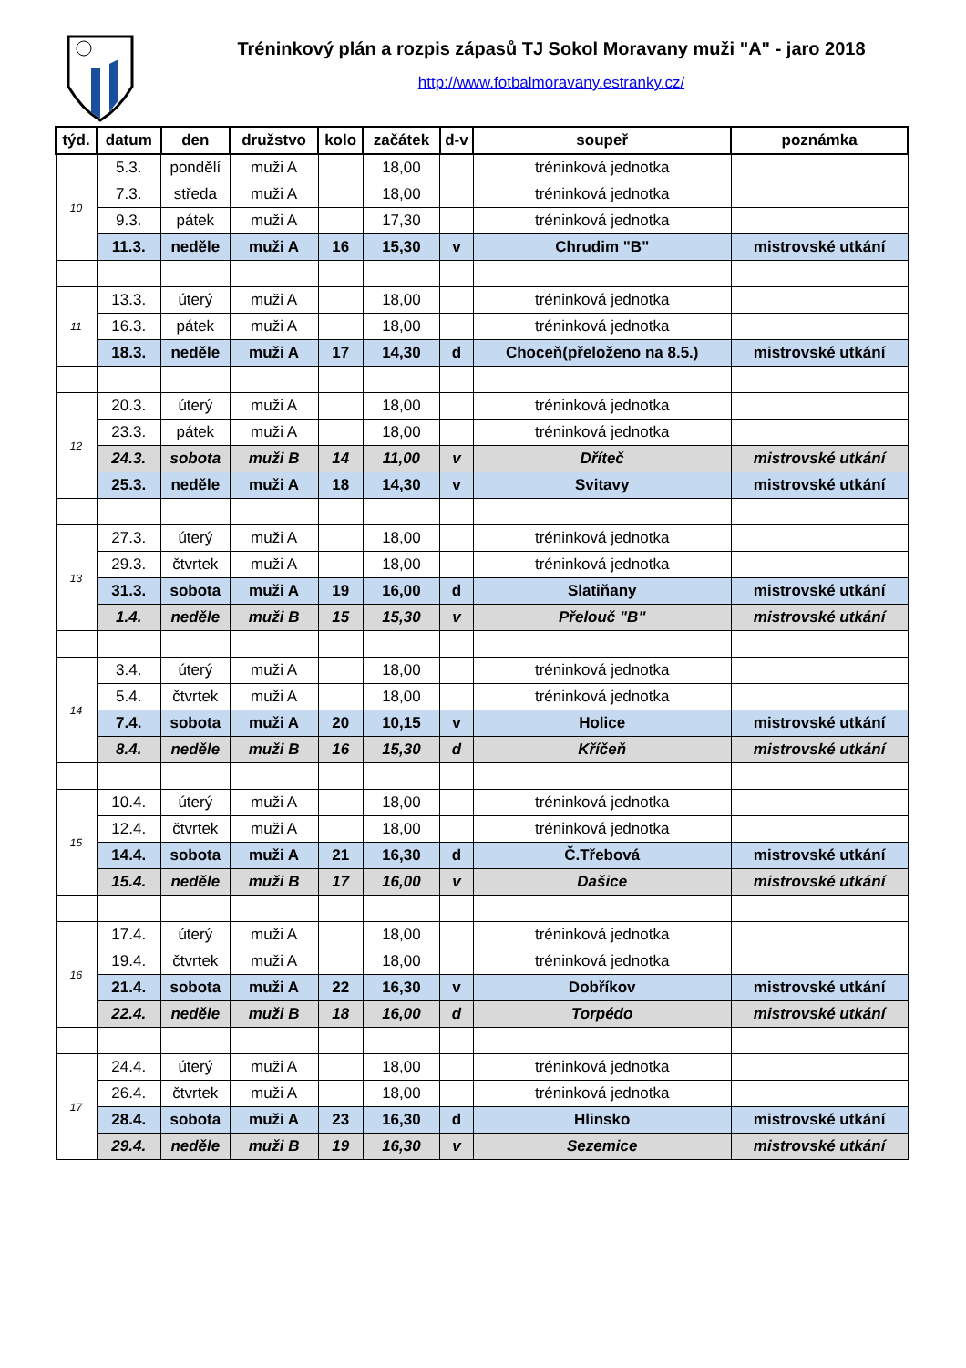Tréninkový plán a rozpis zápasů TJ Sokol Moravany muži "A" - jaro 2018
http://www.fotbalmoravany.estranky.cz/
| týd. | datum | den | družstvo | kolo | začátek | d-v | soupeř | poznámka |
| --- | --- | --- | --- | --- | --- | --- | --- | --- |
| 10 | 5.3. | pondělí | muži A | | 18,00 | | tréninková jednotka | |
| | 7.3. | středa | muži A | | 18,00 | | tréninková jednotka | |
| | 9.3. | pátek | muži A | | 17,30 | | tréninková jednotka | |
| | 11.3. | neděle | muži A | 16 | 15,30 | v | Chrudim "B" | mistrovské utkání |
| 11 | 13.3. | úterý | muži A | | 18,00 | | tréninková jednotka | |
| | 16.3. | pátek | muži A | | 18,00 | | tréninková jednotka | |
| | 18.3. | neděle | muži A | 17 | 14,30 | d | Choceň(přeloženo na 8.5.) | mistrovské utkání |
| 12 | 20.3. | úterý | muži A | | 18,00 | | tréninková jednotka | |
| | 23.3. | pátek | muži A | | 18,00 | | tréninková jednotka | |
| | 24.3. | sobota | muži B | 14 | 11,00 | v | Dříteč | mistrovské utkání |
| | 25.3. | neděle | muži A | 18 | 14,30 | v | Svitavy | mistrovské utkání |
| 13 | 27.3. | úterý | muži A | | 18,00 | | tréninková jednotka | |
| | 29.3. | čtvrtek | muži A | | 18,00 | | tréninková jednotka | |
| | 31.3. | sobota | muži A | 19 | 16,00 | d | Slatiňany | mistrovské utkání |
| | 1.4. | neděle | muži B | 15 | 15,30 | v | Přelouč "B" | mistrovské utkání |
| 14 | 3.4. | úterý | muži A | | 18,00 | | tréninková jednotka | |
| | 5.4. | čtvrtek | muži A | | 18,00 | | tréninková jednotka | |
| | 7.4. | sobota | muži A | 20 | 10,15 | v | Holice | mistrovské utkání |
| | 8.4. | neděle | muži B | 16 | 15,30 | d | Kříčeň | mistrovské utkání |
| 15 | 10.4. | úterý | muži A | | 18,00 | | tréninková jednotka | |
| | 12.4. | čtvrtek | muži A | | 18,00 | | tréninková jednotka | |
| | 14.4. | sobota | muži A | 21 | 16,30 | d | Č.Třebová | mistrovské utkání |
| | 15.4. | neděle | muži B | 17 | 16,00 | v | Dašice | mistrovské utkání |
| 16 | 17.4. | úterý | muži A | | 18,00 | | tréninková jednotka | |
| | 19.4. | čtvrtek | muži A | | 18,00 | | tréninková jednotka | |
| | 21.4. | sobota | muži A | 22 | 16,30 | v | Dobříkov | mistrovské utkání |
| | 22.4. | neděle | muži B | 18 | 16,00 | d | Torpédo | mistrovské utkání |
| 17 | 24.4. | úterý | muži A | | 18,00 | | tréninková jednotka | |
| | 26.4. | čtvrtek | muži A | | 18,00 | | tréninková jednotka | |
| | 28.4. | sobota | muži A | 23 | 16,30 | d | Hlinsko | mistrovské utkání |
| | 29.4. | neděle | muži B | 19 | 16,30 | v | Sezemice | mistrovské utkání |